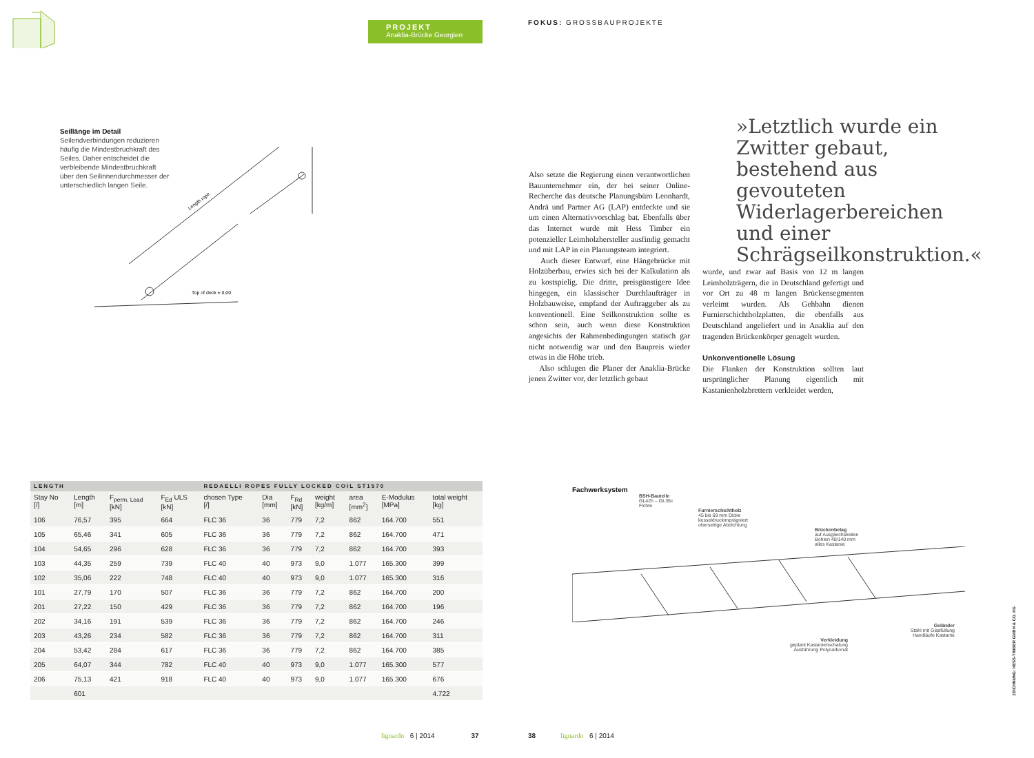PROJEKT
Anaklia-Brücke Georgien
Seillänge im Detail
Seilendverbindungen reduzieren häufig die Mindestbruchkraft des Seiles. Daher entscheidet die verbleibende Mindestbruchkraft über den Seilinnendurchmesser der unterschiedlich langen Seile.
Length rope
Top of deck ± 0,00
| LENGTH | | | | REDAELLI ROPES FULLY LOCKED COIL ST1570 | | | | | | |
| --- | --- | --- | --- | --- | --- | --- | --- | --- | --- | --- |
| Stay No [/] | Length [m] | F<sub>perm. Load</sub> [kN] | F<sub>Ed</sub> ULS [kN] | chosen Type [/] | Dia [mm] | F<sub>Rd</sub> [kN] | weight [kg/m] | area [mm<sup>2</sup>] | E-Modulus [MPa] | total weight [kg] |
| 106 | 76,57 | 395 | 664 | FLC 36 | 36 | 779 | 7,2 | 862 | 164.700 | 551 |
| 105 | 65,46 | 341 | 605 | FLC 36 | 36 | 779 | 7,2 | 862 | 164.700 | 471 |
| 104 | 54,65 | 296 | 628 | FLC 36 | 36 | 779 | 7,2 | 862 | 164.700 | 393 |
| 103 | 44,35 | 259 | 739 | FLC 40 | 40 | 973 | 9,0 | 1.077 | 165.300 | 399 |
| 102 | 35,06 | 222 | 748 | FLC 40 | 40 | 973 | 9,0 | 1.077 | 165.300 | 316 |
| 101 | 27,79 | 170 | 507 | FLC 36 | 36 | 779 | 7,2 | 862 | 164.700 | 200 |
| 201 | 27,22 | 150 | 429 | FLC 36 | 36 | 779 | 7,2 | 862 | 164.700 | 196 |
| 202 | 34,16 | 191 | 539 | FLC 36 | 36 | 779 | 7,2 | 862 | 164.700 | 246 |
| 203 | 43,26 | 234 | 582 | FLC 36 | 36 | 779 | 7,2 | 862 | 164.700 | 311 |
| 204 | 53,42 | 284 | 617 | FLC 36 | 36 | 779 | 7,2 | 862 | 164.700 | 385 |
| 205 | 64,07 | 344 | 782 | FLC 40 | 40 | 973 | 9,0 | 1.077 | 165.300 | 577 |
| 206 | 75,13 | 421 | 918 | FLC 40 | 40 | 973 | 9,0 | 1.077 | 165.300 | 676 |
| | 601 | | | | | | | | | 4.722 |
lignardo 6 | 2014 37
FOKUS: GROSSBAUPROJEKTE
»Letztlich wurde ein Zwitter gebaut, bestehend aus gevouteten Widerlagerbereichen und einer Schrägseilkonstruktion.«
Also setzte die Regierung einen verantwortlichen Bauunternehmer ein, der bei seiner Online-Recherche das deutsche Planungsbüro Leonhardt, Andrä und Partner AG (LAP) entdeckte und sie um einen Alternativvorschlag bat. Ebenfalls über das Internet wurde mit Hess Timber ein potenzieller Leimholzhersteller ausfindig gemacht und mit LAP in ein Planungsteam integriert.
Auch dieser Entwurf, eine Hängebrücke mit Holzüberbau, erwies sich bei der Kalkulation als zu kostspielig. Die dritte, preisgünstigere Idee hingegen, ein klassischer Durchlaufträger in Holzbauweise, empfand der Auftraggeber als zu konventionell. Eine Seilkonstruktion sollte es schon sein, auch wenn diese Konstruktion angesichts der Rahmenbedingungen statisch gar nicht notwendig war und den Baupreis wieder etwas in die Höhe trieb.
Also schlugen die Planer der Anaklia-Brücke jenen Zwitter vor, der letztlich gebaut
wurde, und zwar auf Basis von 12 m langen Leimholzträgern, die in Deutschland gefertigt und vor Ort zu 48 m langen Brückensegmenten verleimt wurden. Als Gehbahn dienen Furnierschichtholzplatten, die ebenfalls aus Deutschland angeliefert und in Anaklia auf den tragenden Brückenkörper genagelt wurden.
Unkonventionelle Lösung
Die Flanken der Konstruktion sollten laut ursprünglicher Planung eigentlich mit Kastanienholzbrettern verkleidet werden,
Fachwerksystem
BSH-Bauteile
GL42h – GL35c
Fichte
Furnierschichtholz
45 bis 69 mm Dicke
kesseldruckimprägniert
oberseitige Abdichtung
Brückenbelag
auf Ausgleichskeilen
Bohlen 40/140 mm
alles Kastanie
Geländer
Stahl mit Glasfüllung
Handläufe Kastanie
Verkleidung
geplant Kastanienschalung
Ausführung Polycarbonat
ZEICHNUNG: HESS-TIMBER GMBH & CO. KG
38 lignardo 6 | 2014